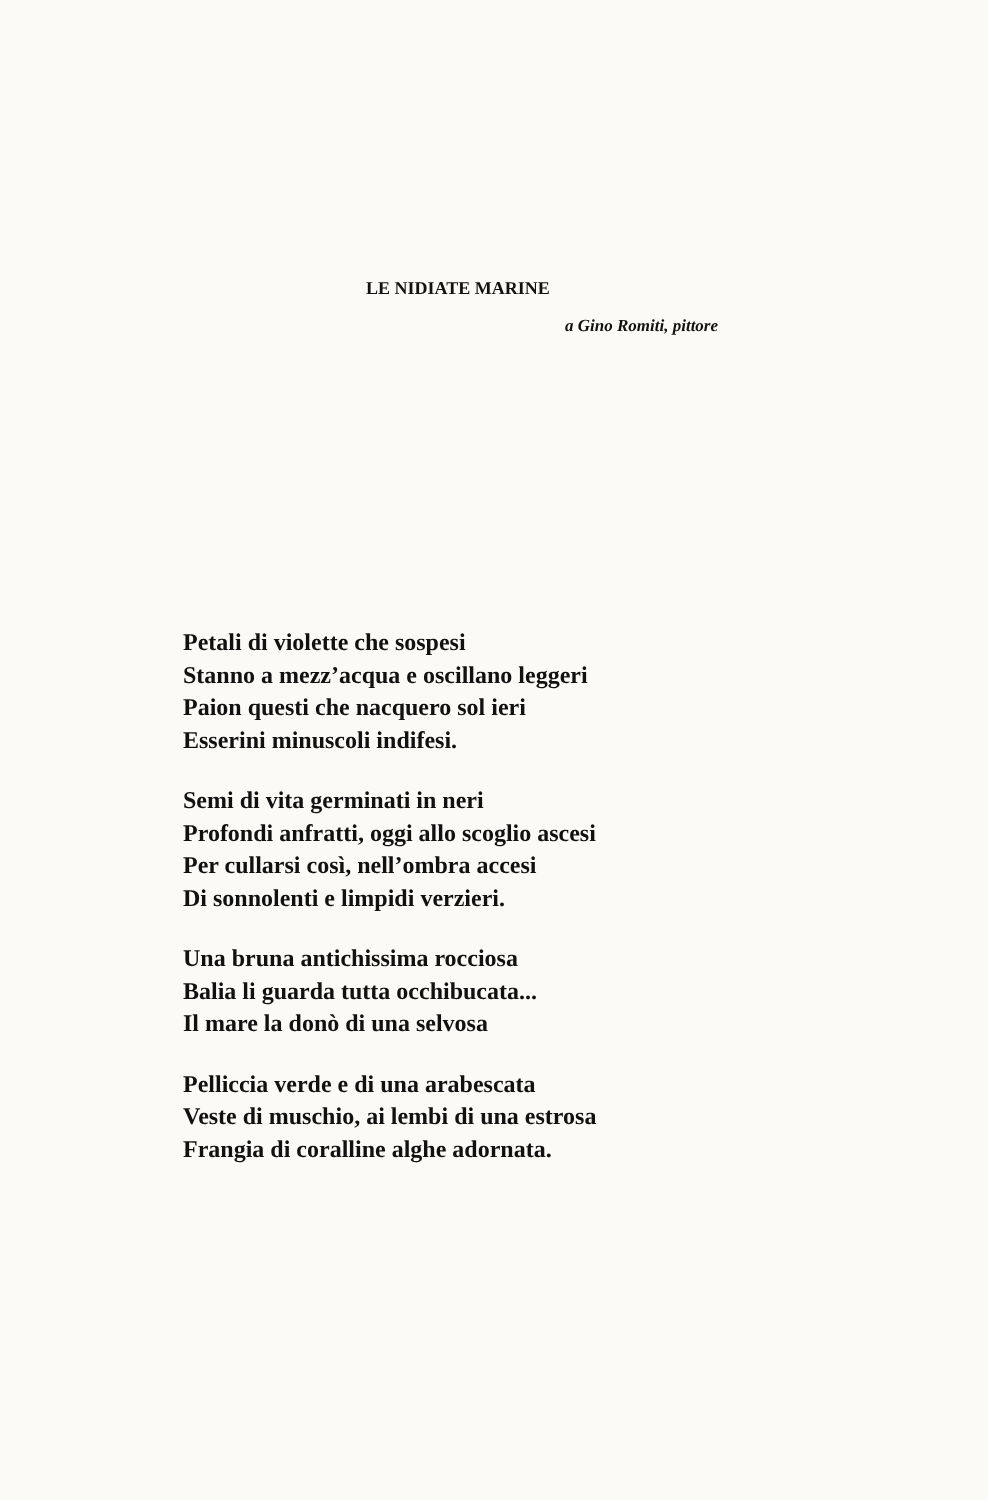LE NIDIATE MARINE
a Gino Romiti, pittore
Petali di violette che sospesi
Stanno a mezz’acqua e oscillano leggeri
Paion questi che nacquero sol ieri
Esserini minuscoli indifesi.
Semi di vita germinati in neri
Profondi anfratti, oggi allo scoglio ascesi
Per cullarsi così, nell’ombra accesi
Di sonnolenti e limpidi verzieri.
Una bruna antichissima rocciosa
Balia li guarda tutta occhibucata...
Il mare la donò di una selvosa
Pelliccia verde e di una arabescata
Veste di muschio, ai lembi di una estrosa
Frangia di coralline alghe adornata.